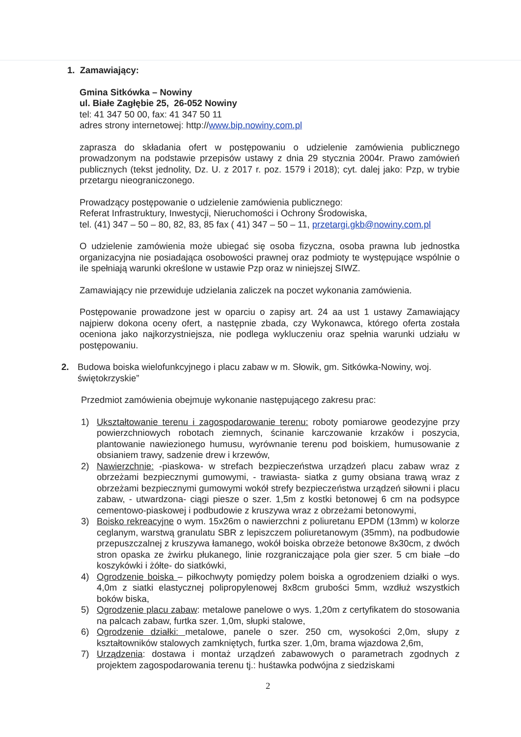1. Zamawiający:
Gmina Sitkówka – Nowiny
ul. Białe Zagłębie 25, 26-052 Nowiny
tel: 41 347 50 00, fax: 41 347 50 11
adres strony internetowej: http://www.bip.nowiny.com.pl
zaprasza do składania ofert w postępowaniu o udzielenie zamówienia publicznego prowadzonym na podstawie przepisów ustawy z dnia 29 stycznia 2004r. Prawo zamówień publicznych (tekst jednolity, Dz. U. z 2017 r. poz. 1579 i 2018); cyt. dalej jako: Pzp, w trybie przetargu nieograniczonego.
Prowadzący postępowanie o udzielenie zamówienia publicznego:
Referat Infrastruktury, Inwestycji, Nieruchomości i Ochrony Środowiska,
tel. (41) 347 – 50 – 80, 82, 83, 85 fax ( 41) 347 – 50 – 11, przetargi.gkb@nowiny.com.pl
O udzielenie zamówienia może ubiegać się osoba fizyczna, osoba prawna lub jednostka organizacyjna nie posiadająca osobowości prawnej oraz podmioty te występujące wspólnie o ile spełniają warunki określone w ustawie Pzp oraz w niniejszej SIWZ.
Zamawiający nie przewiduje udzielania zaliczek na poczet wykonania zamówienia.
Postępowanie prowadzone jest w oparciu o zapisy art. 24 aa ust 1 ustawy Zamawiający najpierw dokona oceny ofert, a następnie zbada, czy Wykonawca, którego oferta została oceniona jako najkorzystniejsza, nie podlega wykluczeniu oraz spełnia warunki udziału w postępowaniu.
2. Budowa boiska wielofunkcyjnego i placu zabaw w m. Słowik, gm. Sitkówka-Nowiny, woj. świętokrzyskie”
Przedmiot zamówienia obejmuje wykonanie następującego zakresu prac:
1) Ukształtowanie terenu i zagospodarowanie terenu: roboty pomiarowe geodezyjne przy powierzchniowych robotach ziemnych, ścinanie karczowanie krzaków i poszycia, plantowanie nawiezionego humusu, wyrównanie terenu pod boiskiem, humusowanie z obsianiem trawy, sadzenie drew i krzewów,
2) Nawierzchnie: -piaskowa- w strefach bezpieczeństwa urządzeń placu zabaw wraz z obrzeżami bezpiecznymi gumowymi, - trawiasta- siatka z gumy obsiana trawą wraz z obrzeżami bezpiecznymi gumowymi wokół strefy bezpieczeństwa urządzeń siłowni i placu zabaw, - utwardzona- ciągi piesze o szer. 1,5m z kostki betonowej 6 cm na podsypce cementowo-piaskowej i podbudowie z kruszywa wraz z obrzeżami betonowymi,
3) Boisko rekreacyjne o wym. 15x26m o nawierzchni z poliuretanu EPDM (13mm) w kolorze ceglanym, warstwą granulatu SBR z lepiszczem poliuretanowym (35mm), na podbudowie przepuszczalnej z kruszywa łamanego, wokół boiska obrzeże betonowe 8x30cm, z dwóch stron opaska ze żwirku płukanego, linie rozgraniczające pola gier szer. 5 cm białe –do koszykówki i żółte- do siatkówki,
4) Ogrodzenie boiska – piłkochwyty pomiędzy polem boiska a ogrodzeniem działki o wys. 4,0m z siatki elastycznej polipropylenowej 8x8cm grubości 5mm, wzdłuż wszystkich boków biska,
5) Ogrodzenie placu zabaw: metalowe panelowe o wys. 1,20m z certyfikatem do stosowania na palcach zabaw, furtka szer. 1,0m, słupki stalowe,
6) Ogrodzenie działki: metalowe, panele o szer. 250 cm, wysokości 2,0m, słupy z kształtowników stalowych zamkniętych, furtka szer. 1,0m, brama wjazdowa 2,6m,
7) Urządzenia: dostawa i montaż urządzeń zabawowych o parametrach zgodnych z projektem zagospodarowania terenu tj.: huśtawka podwójna z siedziskami
2